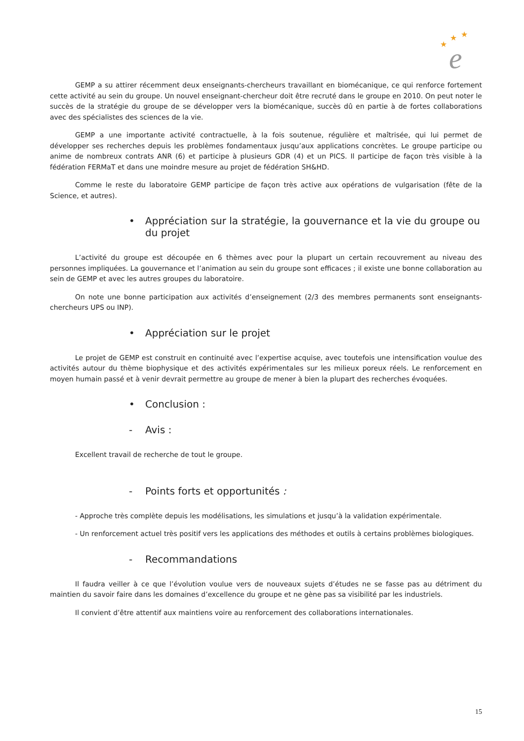★
★
★
e
GEMP a su attirer récemment deux enseignants-chercheurs travaillant en biomécanique, ce qui renforce fortement cette activité au sein du groupe. Un nouvel enseignant-chercheur doit être recruté dans le groupe en 2010. On peut noter le succès de la stratégie du groupe de se développer vers la biomécanique, succès dû en partie à de fortes collaborations avec des spécialistes des sciences de la vie.
GEMP a une importante activité contractuelle, à la fois soutenue, régulière et maîtrisée, qui lui permet de développer ses recherches depuis les problèmes fondamentaux jusqu’aux applications concrètes. Le groupe participe ou anime de nombreux contrats ANR (6) et participe à plusieurs GDR (4) et un PICS. Il participe de façon très visible à la fédération FERMaT et dans une moindre mesure au projet de fédération SH&HD.
Comme le reste du laboratoire GEMP participe de façon très active aux opérations de vulgarisation (fête de la Science, et autres).
• Appréciation sur la stratégie, la gouvernance et la vie du groupe ou du projet
L’activité du groupe est découpée en 6 thèmes avec pour la plupart un certain recouvrement au niveau des personnes impliquées. La gouvernance et l’animation au sein du groupe sont efficaces ; il existe une bonne collaboration au sein de GEMP et avec les autres groupes du laboratoire.
On note une bonne participation aux activités d’enseignement (2/3 des membres permanents sont enseignants-chercheurs UPS ou INP).
• Appréciation sur le projet
Le projet de GEMP est construit en continuité avec l’expertise acquise, avec toutefois une intensification voulue des activités autour du thème biophysique et des activités expérimentales sur les milieux poreux réels. Le renforcement en moyen humain passé et à venir devrait permettre au groupe de mener à bien la plupart des recherches évoquées.
• Conclusion :
- Avis :
Excellent travail de recherche de tout le groupe.
- Points forts et opportunités :
- Approche très complète depuis les modélisations, les simulations et jusqu’à la validation expérimentale.
- Un renforcement actuel très positif vers les applications des méthodes et outils à certains problèmes biologiques.
- Recommandations
Il faudra veiller à ce que l’évolution voulue vers de nouveaux sujets d’études ne se fasse pas au détriment du maintien du savoir faire dans les domaines d’excellence du groupe et ne gène pas sa visibilité par les industriels.
Il convient d’être attentif aux maintiens voire au renforcement des collaborations internationales.
15